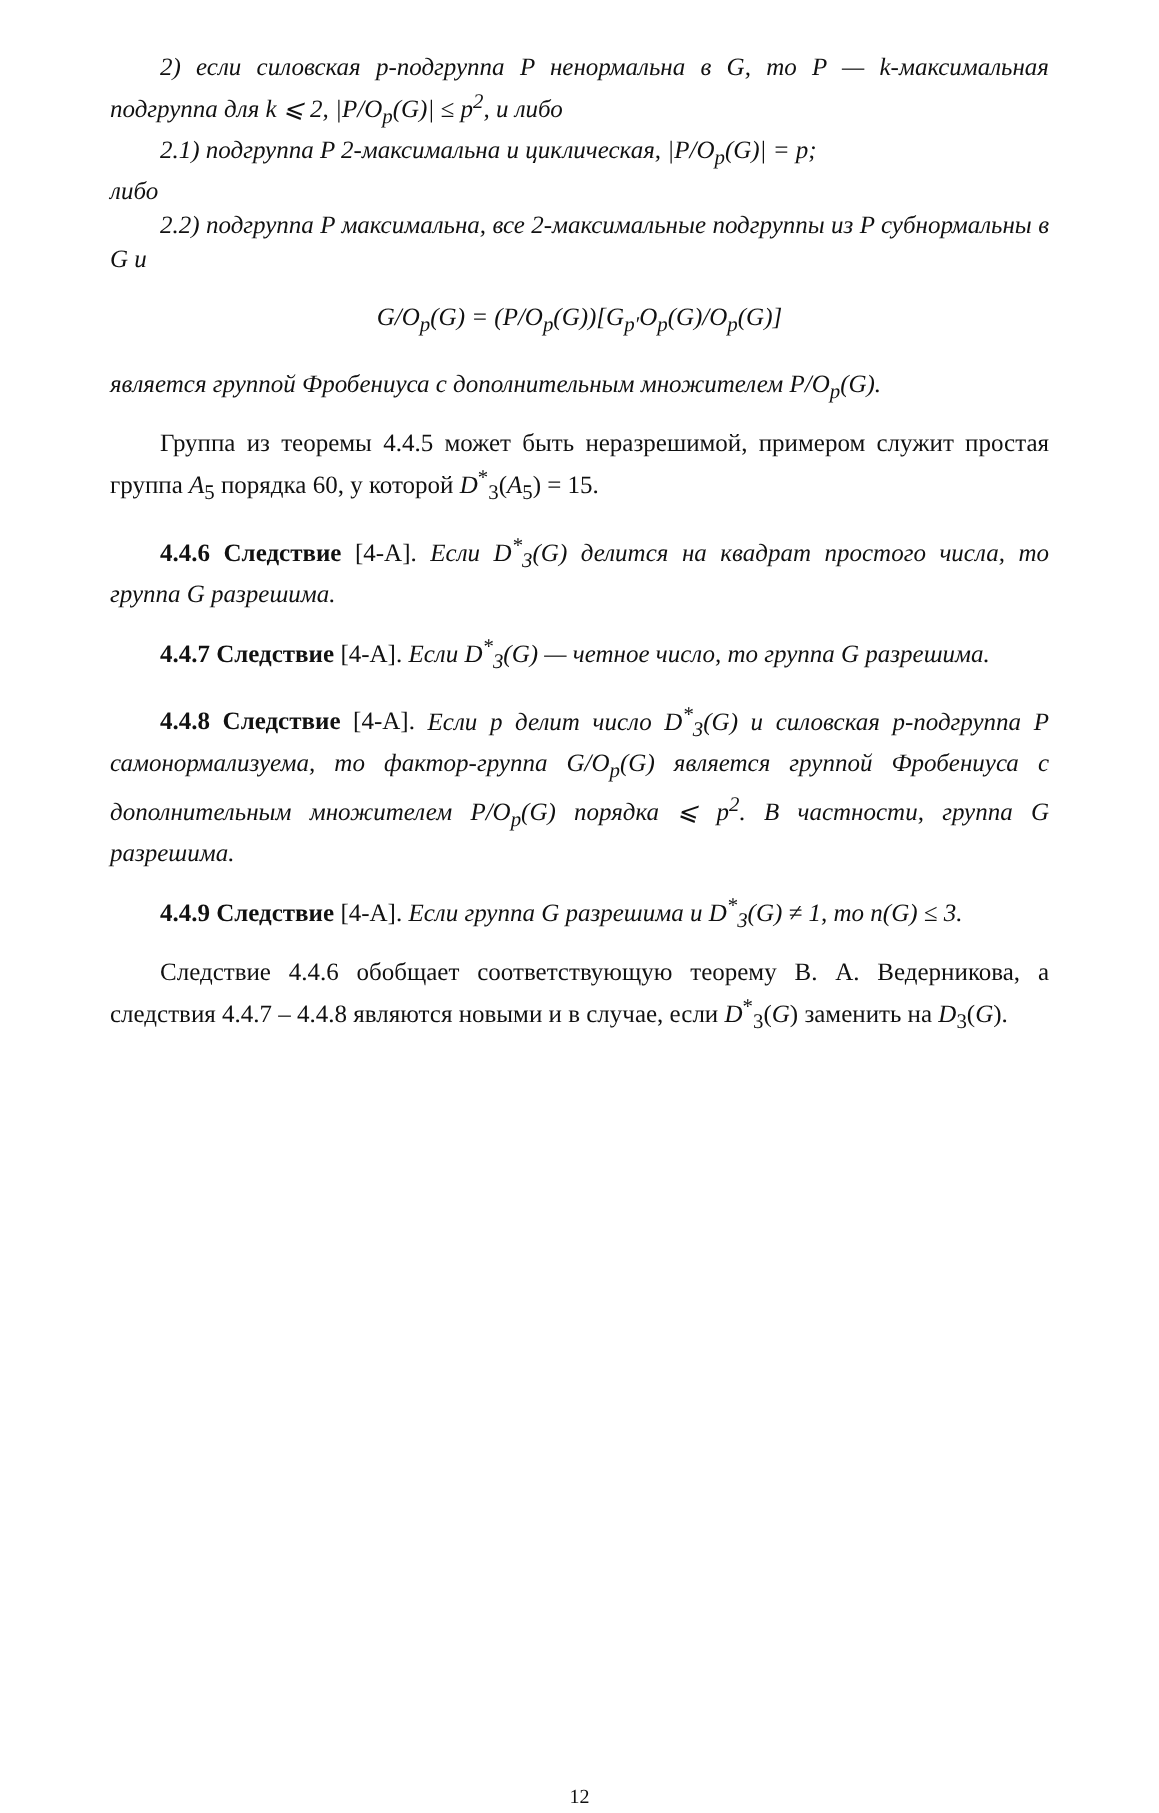2) если силовская p-подгруппа P ненормальна в G, то P — k-максимальная подгруппа для k ⩽ 2, |P/O<sub>p</sub>(G)| ≤ p<sup>2</sup>, и либо
2.1) подгруппа P 2-максимальна и циклическая, |P/O<sub>p</sub>(G)| = p;
либо
2.2) подгруппа P максимальна, все 2-максимальные подгруппы из P субнормальны в G и
G/O<sub>p</sub>(G) = (P/O<sub>p</sub>(G))[G<sub>p′</sub>O<sub>p</sub>(G)/O<sub>p</sub>(G)]
является группой Фробениуса с дополнительным множителем P/O<sub>p</sub>(G).
Группа из теоремы 4.4.5 может быть неразрешимой, примером служит простая группа A<sub>5</sub> порядка 60, у которой D<sup>*</sup><sub>3</sub>(A<sub>5</sub>) = 15.
4.4.6 Следствие [4-A]. Если D<sup>*</sup><sub>3</sub>(G) делится на квадрат простого числа, то группа G разрешима.
4.4.7 Следствие [4-A]. Если D<sup>*</sup><sub>3</sub>(G) — четное число, то группа G разрешима.
4.4.8 Следствие [4-A]. Если p делит число D<sup>*</sup><sub>3</sub>(G) и силовская p-подгруппа P самонормализуема, то фактор-группа G/O<sub>p</sub>(G) является группой Фробениуса с дополнительным множителем P/O<sub>p</sub>(G) порядка ⩽ p<sup>2</sup>. В частности, группа G разрешима.
4.4.9 Следствие [4-A]. Если группа G разрешима и D<sup>*</sup><sub>3</sub>(G) ≠ 1, то n(G) ≤ 3.
Следствие 4.4.6 обобщает соответствующую теорему В. А. Ведерникова, а следствия 4.4.7 – 4.4.8 являются новыми и в случае, если D<sup>*</sup><sub>3</sub>(G) заменить на D<sub>3</sub>(G).
12